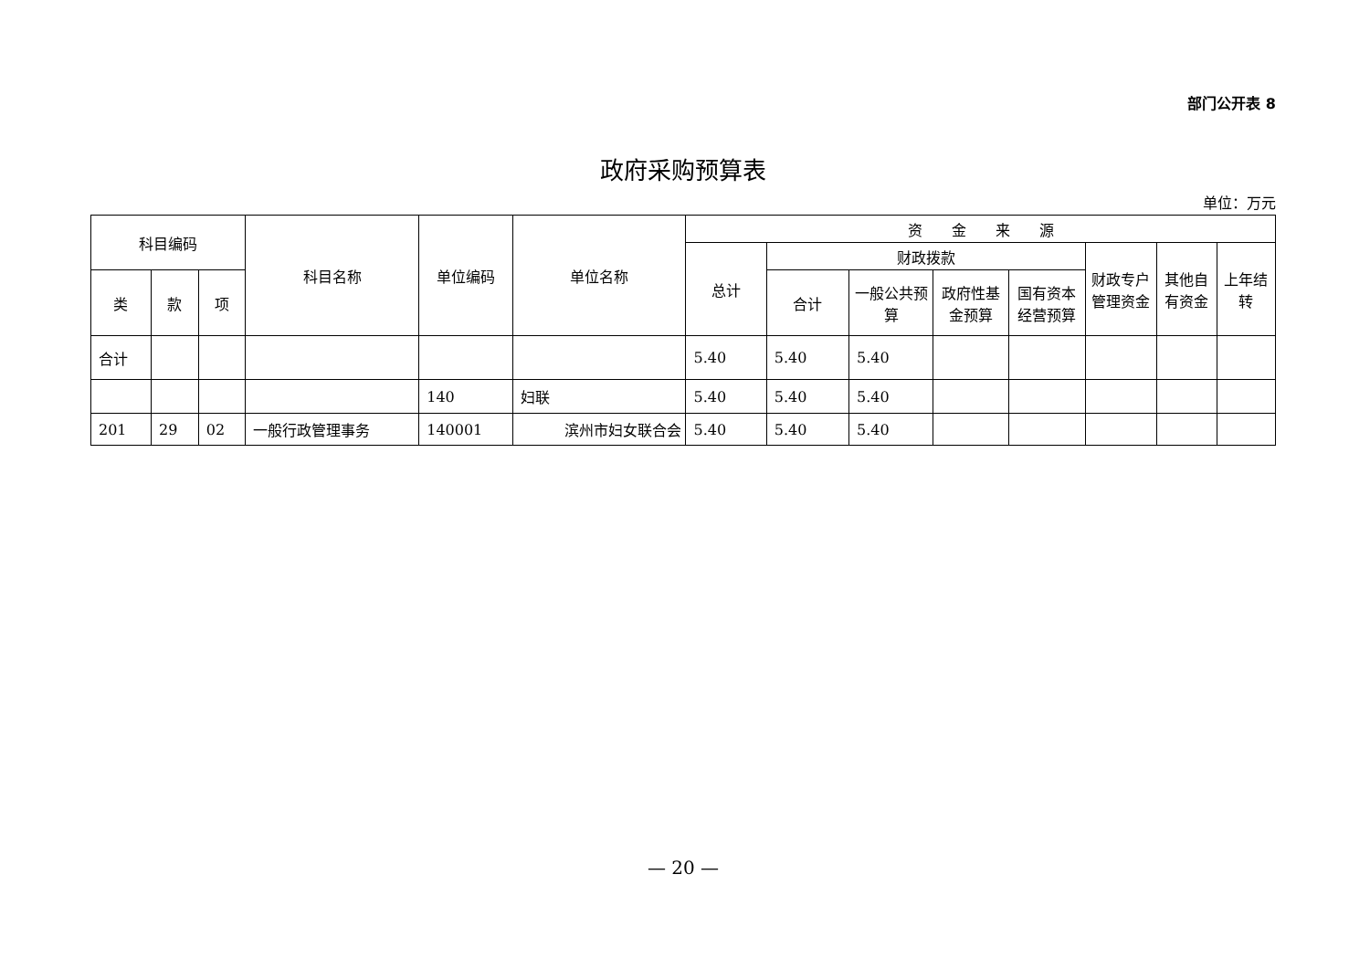部门公开表 8
政府采购预算表
单位：万元
| 科目编码 | | | 科目名称 | 单位编码 | 单位名称 | 资 金 来 源 | | | | | | | |
| --- | --- | --- | --- | --- | --- | --- | --- | --- | --- | --- | --- | --- | --- |
| | | | | | | 总计 | 财政拨款 | | | | 财政专户管理资金 | 其他自有资金 | 上年结转 |
| 类 | 款 | 项 | | | | | 合计 | 一般公共预算 | 政府性基金预算 | 国有资本经营预算 | | | |
| 合计 | | | | | | 5.40 | 5.40 | 5.40 | | | | | |
| | | | | 140 | 妇联 | 5.40 | 5.40 | 5.40 | | | | | |
| 201 | 29 | 02 | 一般行政管理事务 | 140001 | 滨州市妇女联合会 | 5.40 | 5.40 | 5.40 | | | | | |
— 20 —